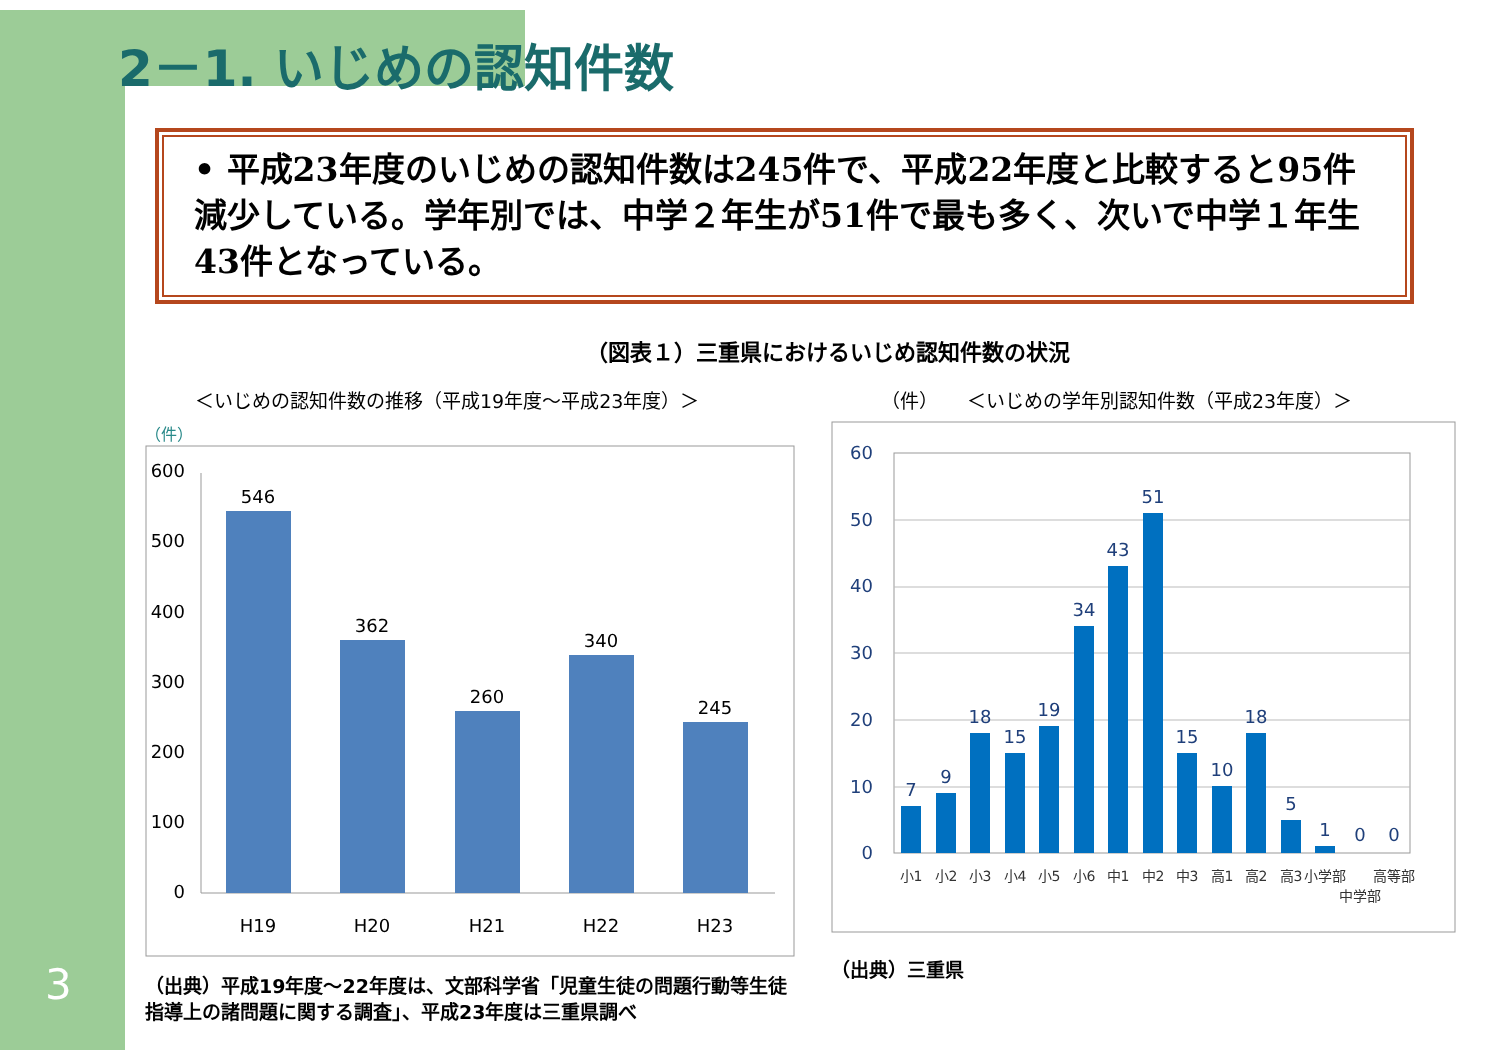2－1. いじめの認知件数
• 平成23年度のいじめの認知件数は245件で、平成22年度と比較すると95件減少している。学年別では、中学２年生が51件で最も多く、次いで中学１年生43件となっている。
（図表１）三重県におけるいじめ認知件数の状況
＜いじめの認知件数の推移（平成19年度～平成23年度）＞
（件）
600
500
400
300
200
100
0
546
362
260
340
245
H19
H20
H21
H22
H23
（出典）平成19年度～22年度は、文部科学省「児童生徒の問題行動等生徒指導上の諸問題に関する調査」、平成23年度は三重県調べ
（件）　　＜いじめの学年別認知件数（平成23年度）＞
60
50
40
30
20
10
0
7
9
18
15
19
34
43
51
15
10
18
5
1
0
0
小1
小2
小3
小4
小5
小6
中1
中2
中3
高1
高2
高3
小学部
中学部
高等部
（出典）三重県
3